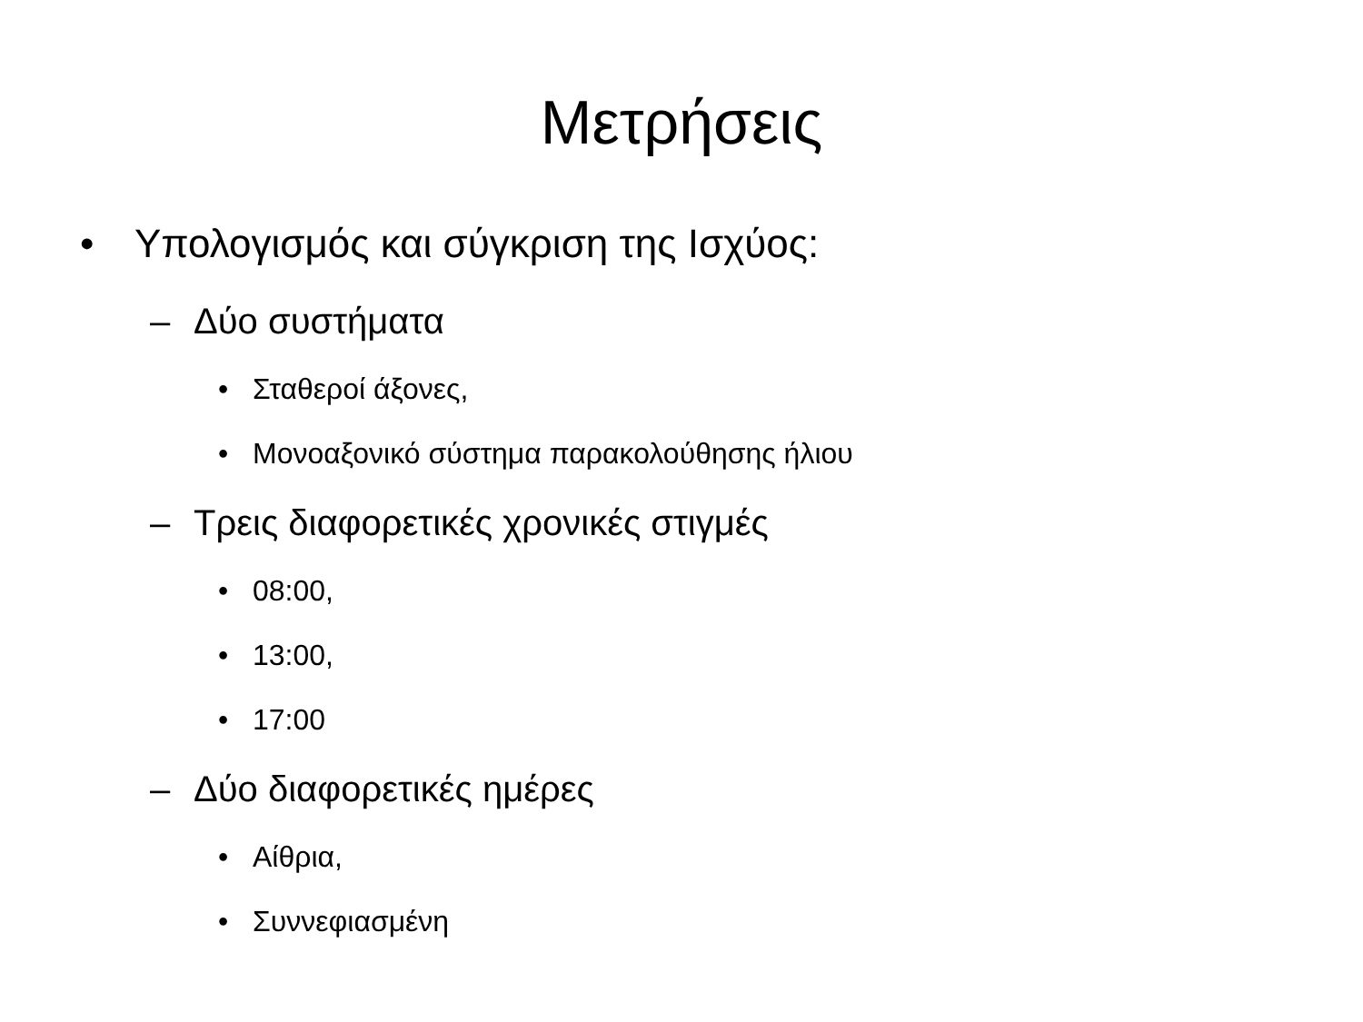Μετρήσεις
• Υπολογισμός και σύγκριση της Ισχύος:
– Δύο συστήματα
• Σταθεροί άξονες,
• Μονοαξονικό σύστημα παρακολούθησης ήλιου
– Τρεις διαφορετικές χρονικές στιγμές
• 08:00,
• 13:00,
• 17:00
– Δύο διαφορετικές ημέρες
• Αίθρια,
• Συννεφιασμένη